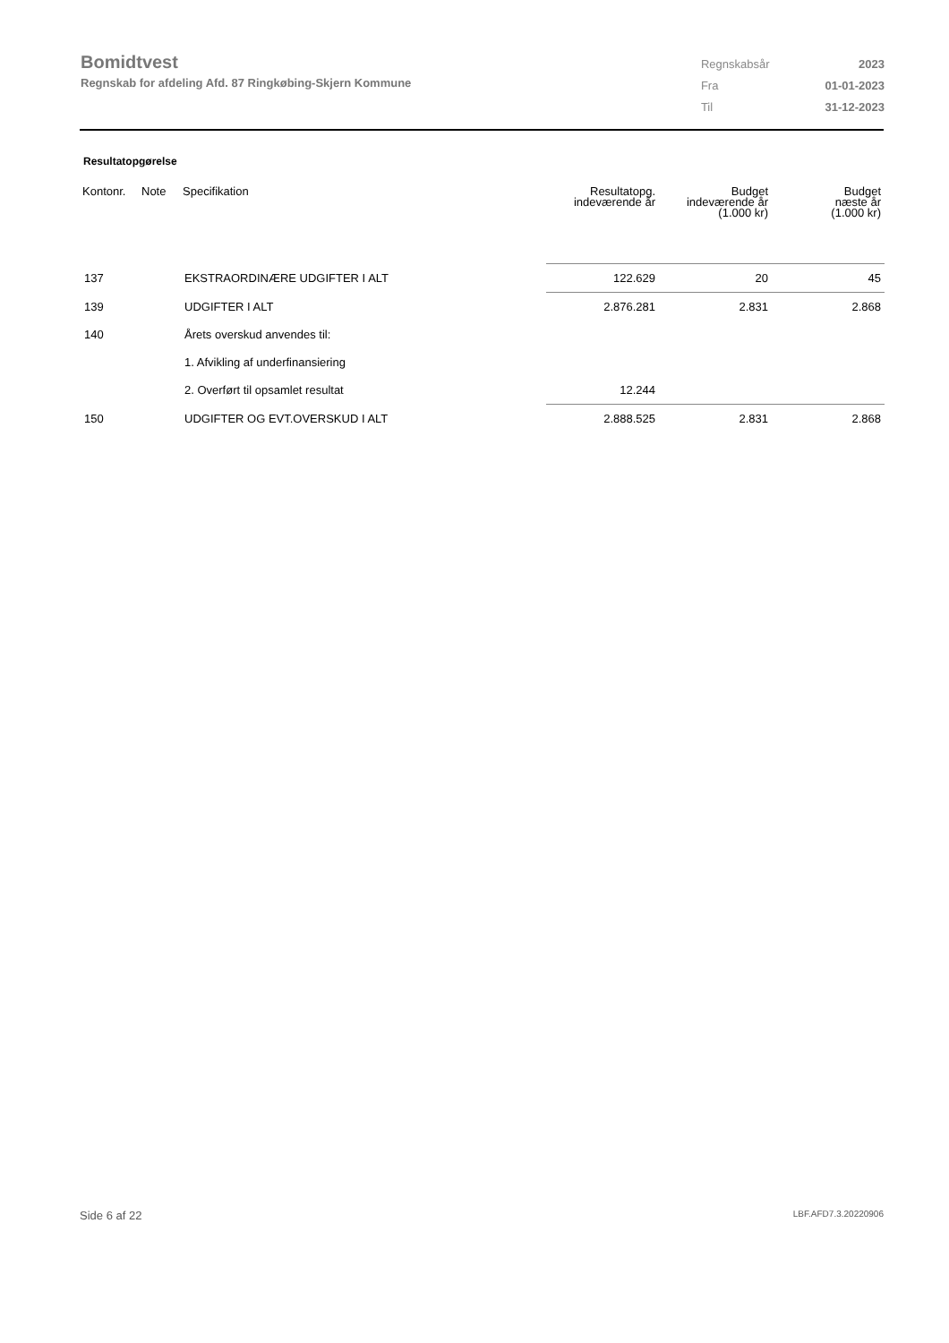Bomidtvest
Regnskab for afdeling Afd. 87 Ringkøbing-Skjern Kommune
| Regnskabsår | 2023 |
| Fra | 01-01-2023 |
| Til | 31-12-2023 |
Resultatopgørelse
| Kontonr. | Note | Specifikation | Resultatopg. indeværende år | Budget indeværende år (1.000 kr) | Budget næste år (1.000 kr) |
| --- | --- | --- | --- | --- | --- |
| 137 | | EKSTRAORDINÆRE UDGIFTER I ALT | 122.629 | 20 | 45 |
| 139 | | UDGIFTER I ALT | 2.876.281 | 2.831 | 2.868 |
| 140 | | Årets overskud anvendes til: | | | |
| | | 1. Afvikling af underfinansiering | | | |
| | | 2. Overført til opsamlet resultat | 12.244 | | |
| 150 | | UDGIFTER OG EVT.OVERSKUD I ALT | 2.888.525 | 2.831 | 2.868 |
Side 6 af 22 LBF.AFD7.3.20220906